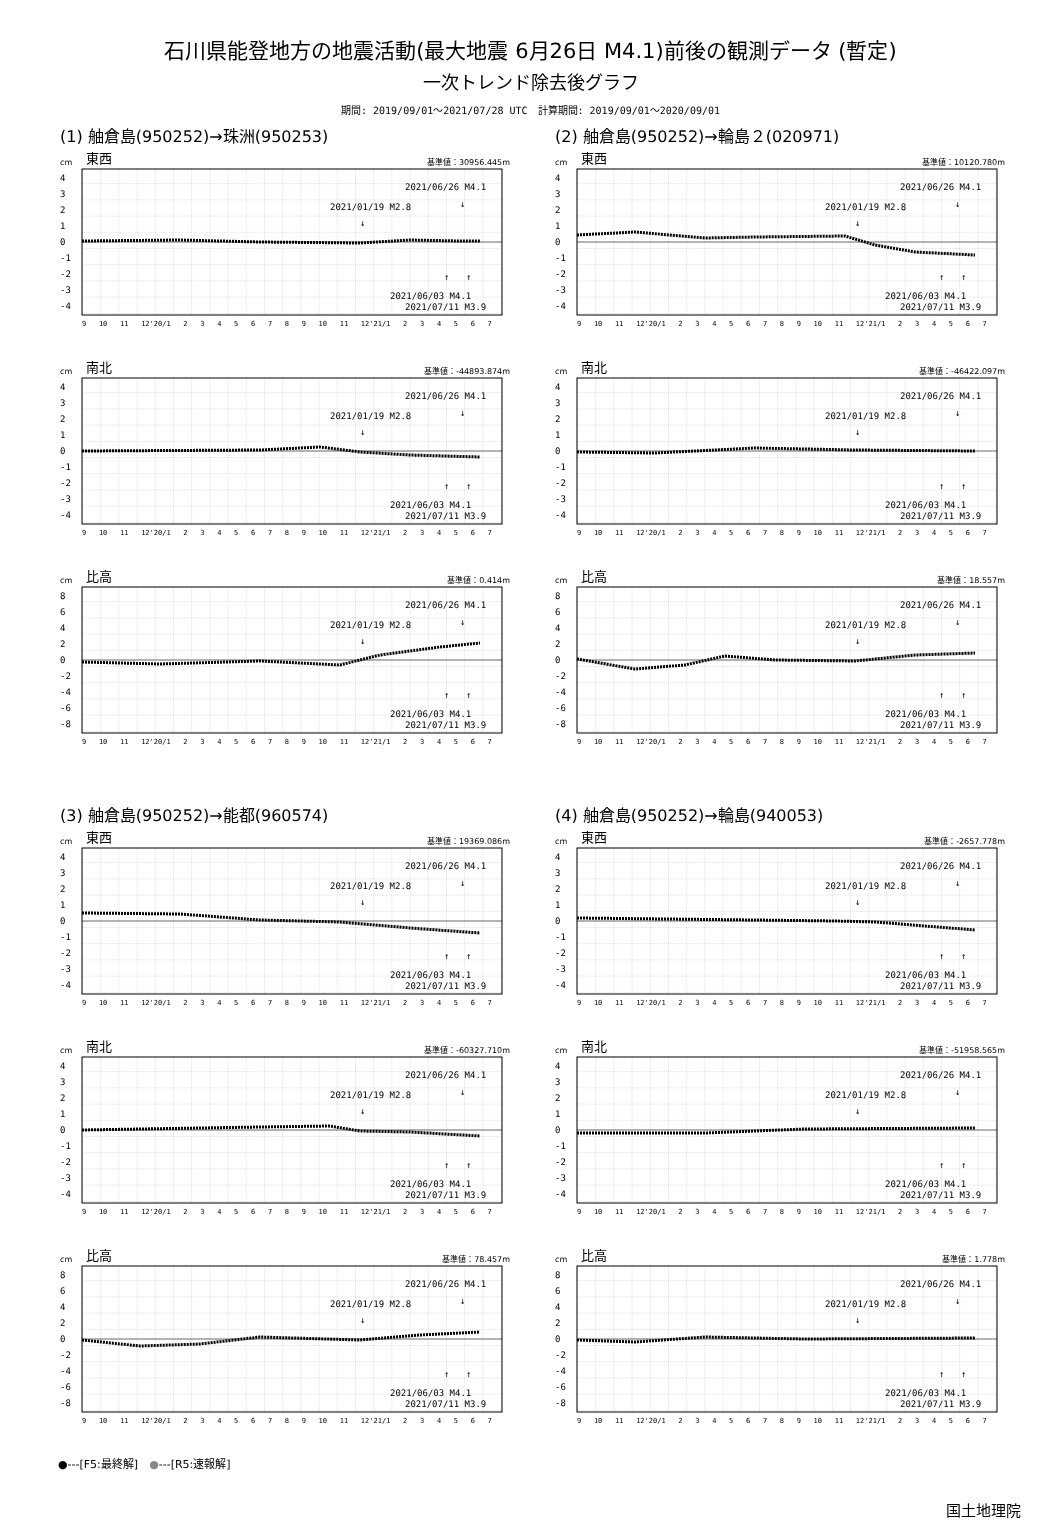石川県能登地方の地震活動(最大地震 6月26日 M4.1)前後の観測データ (暫定)
一次トレンド除去後グラフ
期間: 2019/09/01～2021/07/28 UTC　計算期間: 2019/09/01～2020/09/01
(1) 舳倉島(950252)→珠洲(950253)
(2) 舳倉島(950252)→輪島２(020971)
cm 東西 基準値：30956.445m
4
3
2
1
0
-1
-2
-3
-4
2021/06/26 M4.1
2021/01/19 M2.8
↓
↓
↑
↑
2021/06/03 M4.1
2021/07/11 M3.9
9 10 11 12'20/1 23456789 10 11 12'21/1 234567
cm 東西 基準値：10120.780m
4
3
2
1
0
-1
-2
-3
-4
2021/06/26 M4.1
2021/01/19 M2.8
↓
↓
↑
↑
2021/06/03 M4.1
2021/07/11 M3.9
9 10 11 12'20/1 23456789 10 11 12'21/1 234567
cm 南北 基準値：-44893.874m
4
3
2
1
0
-1
-2
-3
-4
2021/06/26 M4.1
2021/01/19 M2.8
↓
↓
↑
↑
2021/06/03 M4.1
2021/07/11 M3.9
9 10 11 12'20/1 23456789 10 11 12'21/1 234567
cm 南北 基準値：-46422.097m
4
3
2
1
0
-1
-2
-3
-4
2021/06/26 M4.1
2021/01/19 M2.8
↓
↓
↑
↑
2021/06/03 M4.1
2021/07/11 M3.9
9 10 11 12'20/1 23456789 10 11 12'21/1 234567
cm 比高 基準値：0.414m
8
6
4
2
0
-2
-4
-6
-8
2021/06/26 M4.1
2021/01/19 M2.8
↓
↓
↑
↑
2021/06/03 M4.1
2021/07/11 M3.9
9 10 11 12'20/1 23456789 10 11 12'21/1 234567
cm 比高 基準値：18.557m
8
6
4
2
0
-2
-4
-6
-8
2021/06/26 M4.1
2021/01/19 M2.8
↓
↓
↑
↑
2021/06/03 M4.1
2021/07/11 M3.9
9 10 11 12'20/1 23456789 10 11 12'21/1 234567
(3) 舳倉島(950252)→能都(960574)
(4) 舳倉島(950252)→輪島(940053)
cm 東西 基準値：19369.086m
4
3
2
1
0
-1
-2
-3
-4
2021/06/26 M4.1
2021/01/19 M2.8
↓
↓
↑
↑
2021/06/03 M4.1
2021/07/11 M3.9
9 10 11 12'20/1 23456789 10 11 12'21/1 234567
cm 東西 基準値：-2657.778m
4
3
2
1
0
-1
-2
-3
-4
2021/06/26 M4.1
2021/01/19 M2.8
↓
↓
↑
↑
2021/06/03 M4.1
2021/07/11 M3.9
9 10 11 12'20/1 23456789 10 11 12'21/1 234567
cm 南北 基準値：-60327.710m
4
3
2
1
0
-1
-2
-3
-4
2021/06/26 M4.1
2021/01/19 M2.8
↓
↓
↑
↑
2021/06/03 M4.1
2021/07/11 M3.9
9 10 11 12'20/1 23456789 10 11 12'21/1 234567
cm 南北 基準値：-51958.565m
4
3
2
1
0
-1
-2
-3
-4
2021/06/26 M4.1
2021/01/19 M2.8
↓
↓
↑
↑
2021/06/03 M4.1
2021/07/11 M3.9
9 10 11 12'20/1 23456789 10 11 12'21/1 234567
cm 比高 基準値：78.457m
8
6
4
2
0
-2
-4
-6
-8
2021/06/26 M4.1
2021/01/19 M2.8
↓
↓
↑
↑
2021/06/03 M4.1
2021/07/11 M3.9
9 10 11 12'20/1 23456789 10 11 12'21/1 234567
cm 比高 基準値：1.778m
8
6
4
2
0
-2
-4
-6
-8
2021/06/26 M4.1
2021/01/19 M2.8
↓
↓
↑
↑
2021/06/03 M4.1
2021/07/11 M3.9
9 10 11 12'20/1 23456789 10 11 12'21/1 234567
●---[F5:最終解]　●---[R5:速報解]
国土地理院